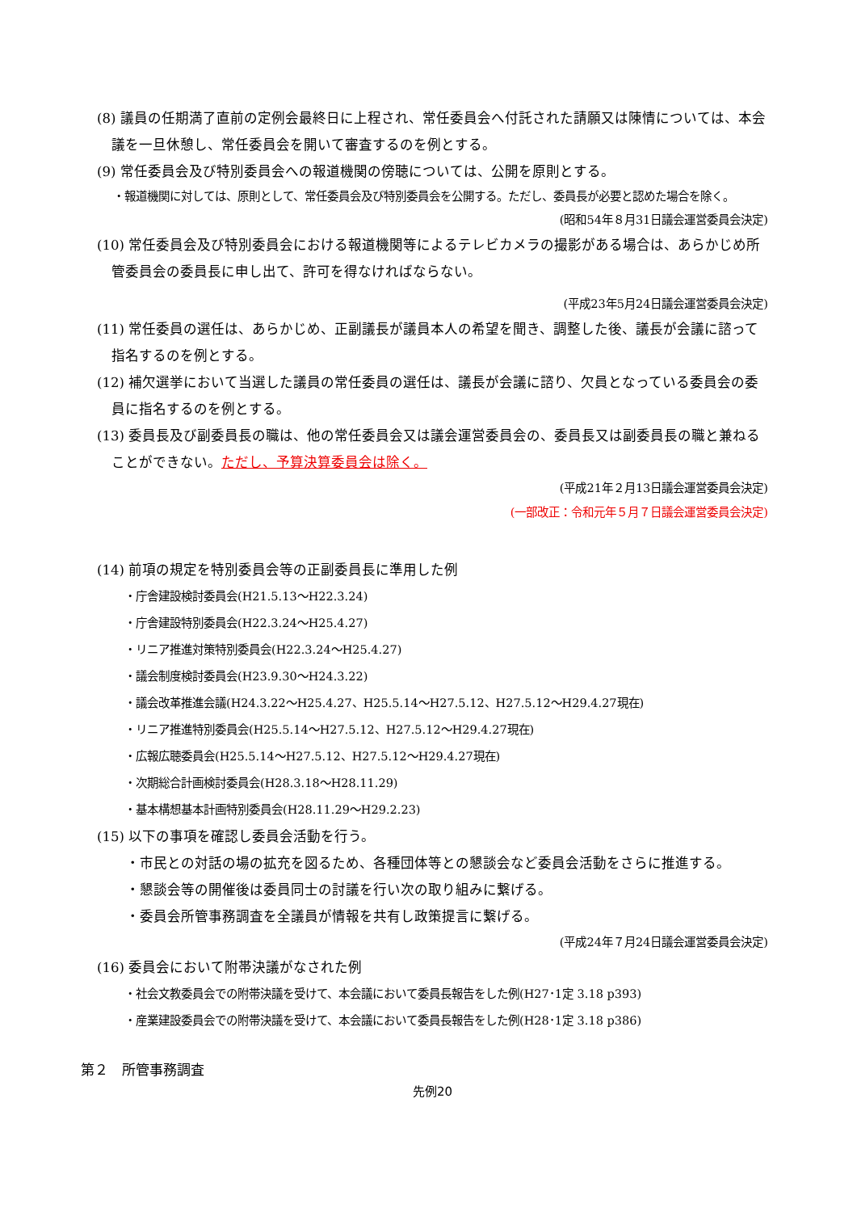(8) 議員の任期満了直前の定例会最終日に上程され、常任委員会へ付託された請願又は陳情については、本会議を一旦休憩し、常任委員会を開いて審査するのを例とする。
(9) 常任委員会及び特別委員会への報道機関の傍聴については、公開を原則とする。
・報道機関に対しては、原則として、常任委員会及び特別委員会を公開する。ただし、委員長が必要と認めた場合を除く。
(昭和54年８月31日議会運営委員会決定)
(10) 常任委員会及び特別委員会における報道機関等によるテレビカメラの撮影がある場合は、あらかじめ所管委員会の委員長に申し出て、許可を得なければならない。
(平成23年5月24日議会運営委員会決定)
(11) 常任委員の選任は、あらかじめ、正副議長が議員本人の希望を聞き、調整した後、議長が会議に諮って指名するのを例とする。
(12) 補欠選挙において当選した議員の常任委員の選任は、議長が会議に諮り、欠員となっている委員会の委員に指名するのを例とする。
(13) 委員長及び副委員長の職は、他の常任委員会又は議会運営委員会の、委員長又は副委員長の職と兼ねることができない。ただし、予算決算委員会は除く。
(平成21年２月13日議会運営委員会決定)
(一部改正：令和元年５月７日議会運営委員会決定)
(14) 前項の規定を特別委員会等の正副委員長に準用した例
・庁舎建設検討委員会(H21.5.13～H22.3.24)
・庁舎建設特別委員会(H22.3.24～H25.4.27)
・リニア推進対策特別委員会(H22.3.24～H25.4.27)
・議会制度検討委員会(H23.9.30～H24.3.22)
・議会改革推進会議(H24.3.22～H25.4.27、H25.5.14～H27.5.12、H27.5.12～H29.4.27現在)
・リニア推進特別委員会(H25.5.14～H27.5.12、H27.5.12～H29.4.27現在)
・広報広聴委員会(H25.5.14～H27.5.12、H27.5.12～H29.4.27現在)
・次期総合計画検討委員会(H28.3.18～H28.11.29)
・基本構想基本計画特別委員会(H28.11.29～H29.2.23)
(15) 以下の事項を確認し委員会活動を行う。
・市民との対話の場の拡充を図るため、各種団体等との懇談会など委員会活動をさらに推進する。
・懇談会等の開催後は委員同士の討議を行い次の取り組みに繋げる。
・委員会所管事務調査を全議員が情報を共有し政策提言に繋げる。
(平成24年７月24日議会運営委員会決定)
(16) 委員会において附帯決議がなされた例
・社会文教委員会での附帯決議を受けて、本会議において委員長報告をした例(H27･1定 3.18 p393)
・産業建設委員会での附帯決議を受けて、本会議において委員長報告をした例(H28･1定 3.18 p386)
第２　所管事務調査
先例20